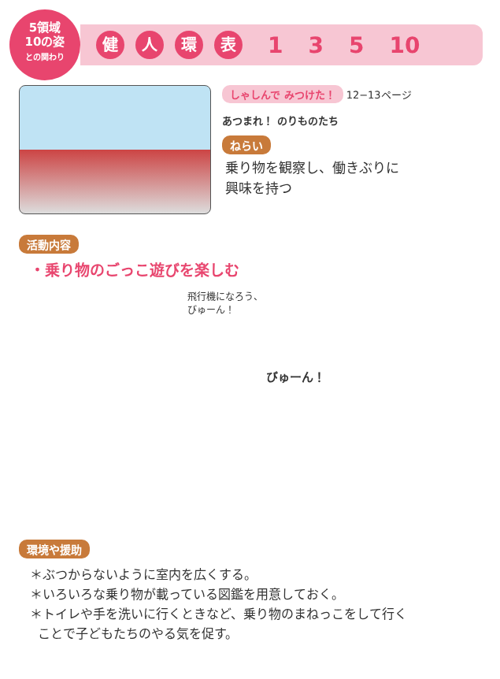5領域
10の姿
との関わり
健人環表 1 3 5 10
しゃしんで みつけた！ 12−13ページ
あつまれ！ のりものたち
ねらい
乗り物を観察し、働きぶりに
興味を持つ
活動内容
・乗り物のごっこ遊びを楽しむ
飛行機になろう、
びゅーん！
びゅーん！
環境や援助
＊ぶつからないように室内を広くする。
＊いろいろな乗り物が載っている図鑑を用意しておく。
＊トイレや手を洗いに行くときなど、乗り物のまねっこをして行く
ことで子どもたちのやる気を促す。